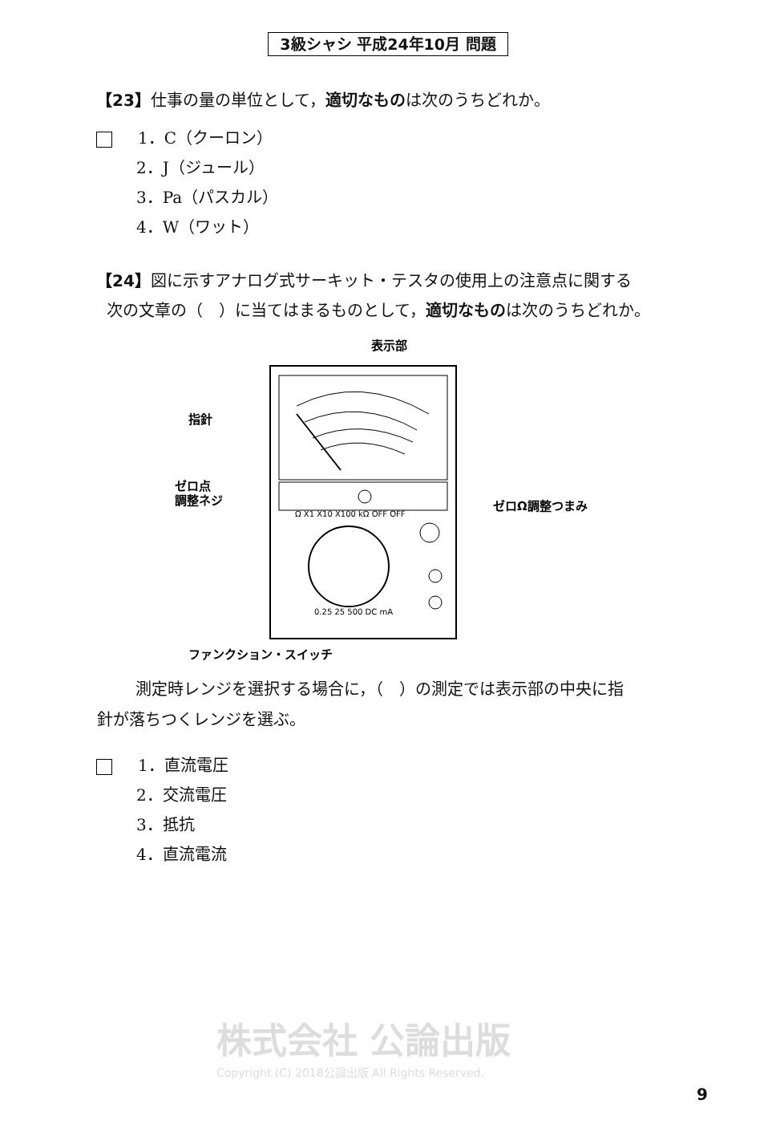3級シャシ 平成24年10月 問題
【23】仕事の量の単位として，適切なものは次のうちどれか。
1．C（クーロン）
2．J（ジュール）
3．Pa（パスカル）
4．W（ワット）
【24】図に示すアナログ式サーキット・テスタの使用上の注意点に関する
次の文章の（　）に当てはまるものとして，適切なものは次のうちどれか。
表示部
指針
ゼロ点
調整ネジ
ゼロΩ調整つまみ
Ω X1 X10 X100 kΩ OFF OFF
0.25 25 500 DC mA
ファンクション・スイッチ
測定時レンジを選択する場合に，（　）の測定では表示部の中央に指
針が落ちつくレンジを選ぶ。
1．直流電圧
2．交流電圧
3．抵抗
4．直流電流
株式会社 公論出版
Copyright (C) 2018公論出版 All Rights Reserved.
9